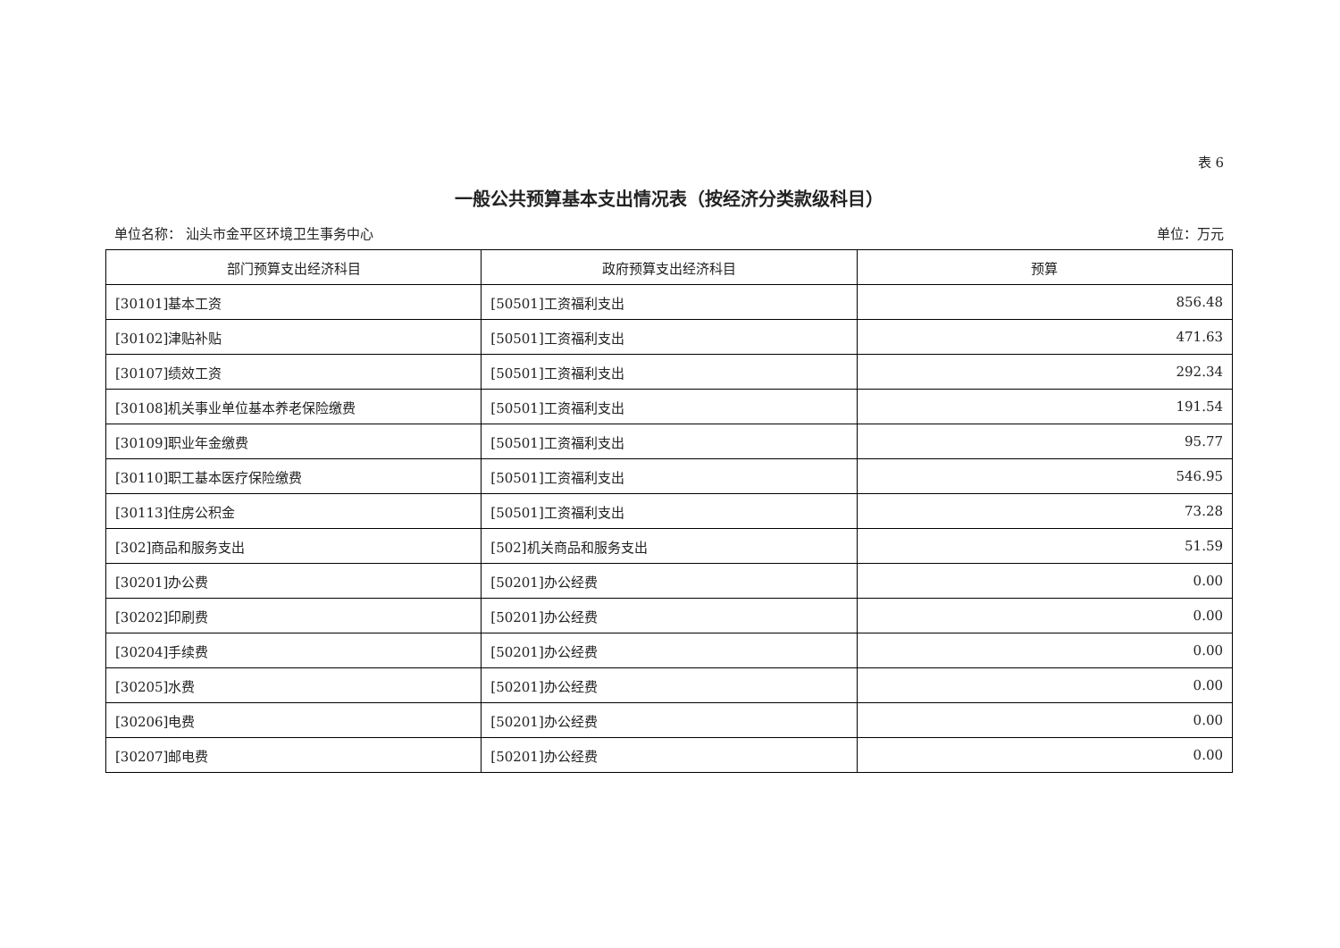表 6
一般公共预算基本支出情况表（按经济分类款级科目）
单位名称： 汕头市金平区环境卫生事务中心 单位：万元
| 部门预算支出经济科目 | 政府预算支出经济科目 | 预算 |
| --- | --- | --- |
| [30101]基本工资 | [50501]工资福利支出 | 856.48 |
| [30102]津贴补贴 | [50501]工资福利支出 | 471.63 |
| [30107]绩效工资 | [50501]工资福利支出 | 292.34 |
| [30108]机关事业单位基本养老保险缴费 | [50501]工资福利支出 | 191.54 |
| [30109]职业年金缴费 | [50501]工资福利支出 | 95.77 |
| [30110]职工基本医疗保险缴费 | [50501]工资福利支出 | 546.95 |
| [30113]住房公积金 | [50501]工资福利支出 | 73.28 |
| [302]商品和服务支出 | [502]机关商品和服务支出 | 51.59 |
| [30201]办公费 | [50201]办公经费 | 0.00 |
| [30202]印刷费 | [50201]办公经费 | 0.00 |
| [30204]手续费 | [50201]办公经费 | 0.00 |
| [30205]水费 | [50201]办公经费 | 0.00 |
| [30206]电费 | [50201]办公经费 | 0.00 |
| [30207]邮电费 | [50201]办公经费 | 0.00 |